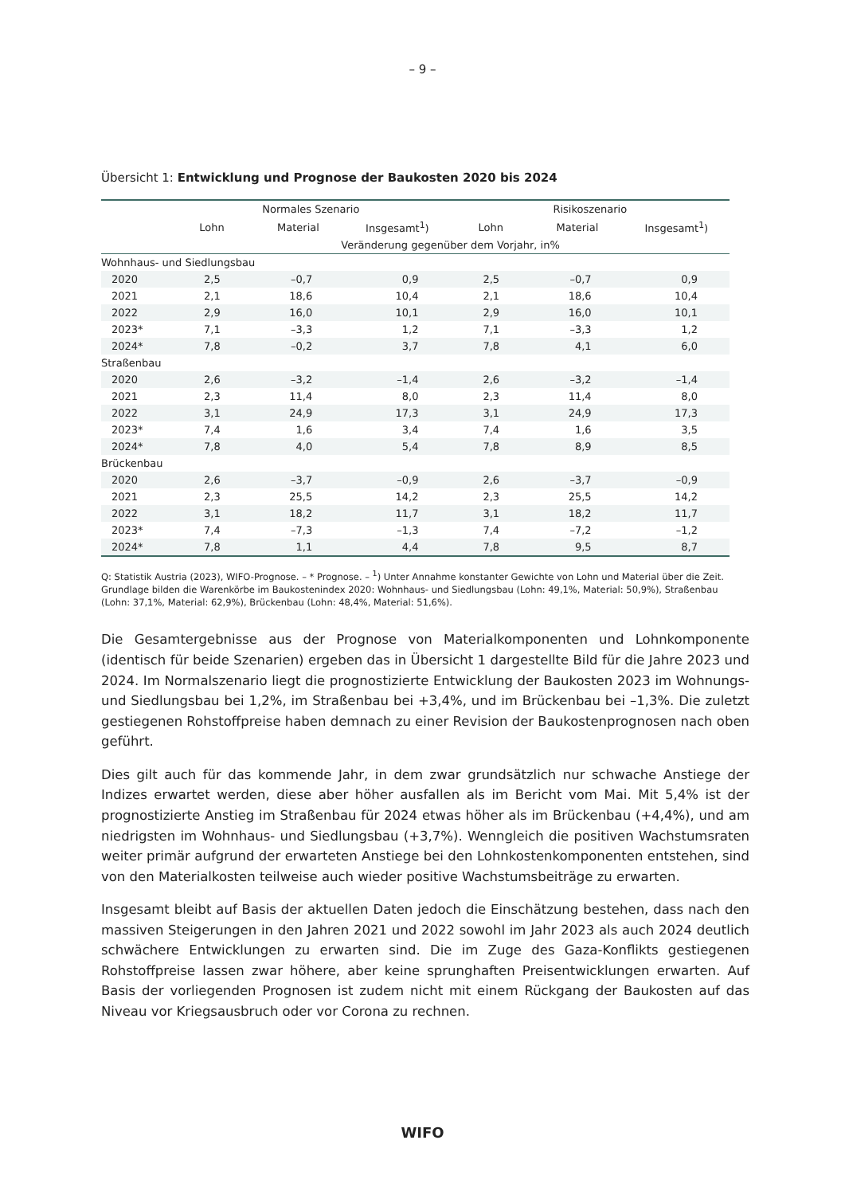– 9 –
Übersicht 1: Entwicklung und Prognose der Baukosten 2020 bis 2024
| | Normales Szenario | | | Risikoszenario | | |
| --- | --- | --- | --- | --- | --- | --- |
| | Lohn | Material | Insgesamt<sup>1</sup>) | Lohn | Material | Insgesamt<sup>1</sup>) |
| | Veränderung gegenüber dem Vorjahr, in% | | | | | |
| Wohnhaus- und Siedlungsbau | | | | | | |
| 2020 | 2,5 | –0,7 | 0,9 | 2,5 | –0,7 | 0,9 |
| 2021 | 2,1 | 18,6 | 10,4 | 2,1 | 18,6 | 10,4 |
| 2022 | 2,9 | 16,0 | 10,1 | 2,9 | 16,0 | 10,1 |
| 2023* | 7,1 | –3,3 | 1,2 | 7,1 | –3,3 | 1,2 |
| 2024* | 7,8 | –0,2 | 3,7 | 7,8 | 4,1 | 6,0 |
| Straßenbau | | | | | | |
| 2020 | 2,6 | –3,2 | –1,4 | 2,6 | –3,2 | –1,4 |
| 2021 | 2,3 | 11,4 | 8,0 | 2,3 | 11,4 | 8,0 |
| 2022 | 3,1 | 24,9 | 17,3 | 3,1 | 24,9 | 17,3 |
| 2023* | 7,4 | 1,6 | 3,4 | 7,4 | 1,6 | 3,5 |
| 2024* | 7,8 | 4,0 | 5,4 | 7,8 | 8,9 | 8,5 |
| Brückenbau | | | | | | |
| 2020 | 2,6 | –3,7 | –0,9 | 2,6 | –3,7 | –0,9 |
| 2021 | 2,3 | 25,5 | 14,2 | 2,3 | 25,5 | 14,2 |
| 2022 | 3,1 | 18,2 | 11,7 | 3,1 | 18,2 | 11,7 |
| 2023* | 7,4 | –7,3 | –1,3 | 7,4 | –7,2 | –1,2 |
| 2024* | 7,8 | 1,1 | 4,4 | 7,8 | 9,5 | 8,7 |
Q: Statistik Austria (2023), WIFO-Prognose. – * Prognose. – <sup>1</sup>) Unter Annahme konstanter Gewichte von Lohn und Material über die Zeit. Grundlage bilden die Warenkörbe im Baukostenindex 2020: Wohnhaus- und Siedlungsbau (Lohn: 49,1%, Material: 50,9%), Straßenbau (Lohn: 37,1%, Material: 62,9%), Brückenbau (Lohn: 48,4%, Material: 51,6%).
Die Gesamtergebnisse aus der Prognose von Materialkomponenten und Lohnkomponente (identisch für beide Szenarien) ergeben das in Übersicht 1 dargestellte Bild für die Jahre 2023 und 2024. Im Normalszenario liegt die prognostizierte Entwicklung der Baukosten 2023 im Wohnungs- und Siedlungsbau bei 1,2%, im Straßenbau bei +3,4%, und im Brückenbau bei –1,3%. Die zuletzt gestiegenen Rohstoffpreise haben demnach zu einer Revision der Baukostenprognosen nach oben geführt.
Dies gilt auch für das kommende Jahr, in dem zwar grundsätzlich nur schwache Anstiege der Indizes erwartet werden, diese aber höher ausfallen als im Bericht vom Mai. Mit 5,4% ist der prognostizierte Anstieg im Straßenbau für 2024 etwas höher als im Brückenbau (+4,4%), und am niedrigsten im Wohnhaus- und Siedlungsbau (+3,7%). Wenngleich die positiven Wachstumsraten weiter primär aufgrund der erwarteten Anstiege bei den Lohnkostenkomponenten entstehen, sind von den Materialkosten teilweise auch wieder positive Wachstumsbeiträge zu erwarten.
Insgesamt bleibt auf Basis der aktuellen Daten jedoch die Einschätzung bestehen, dass nach den massiven Steigerungen in den Jahren 2021 und 2022 sowohl im Jahr 2023 als auch 2024 deutlich schwächere Entwicklungen zu erwarten sind. Die im Zuge des Gaza-Konflikts gestiegenen Rohstoffpreise lassen zwar höhere, aber keine sprunghaften Preisentwicklungen erwarten. Auf Basis der vorliegenden Prognosen ist zudem nicht mit einem Rückgang der Baukosten auf das Niveau vor Kriegsausbruch oder vor Corona zu rechnen.
WIFO